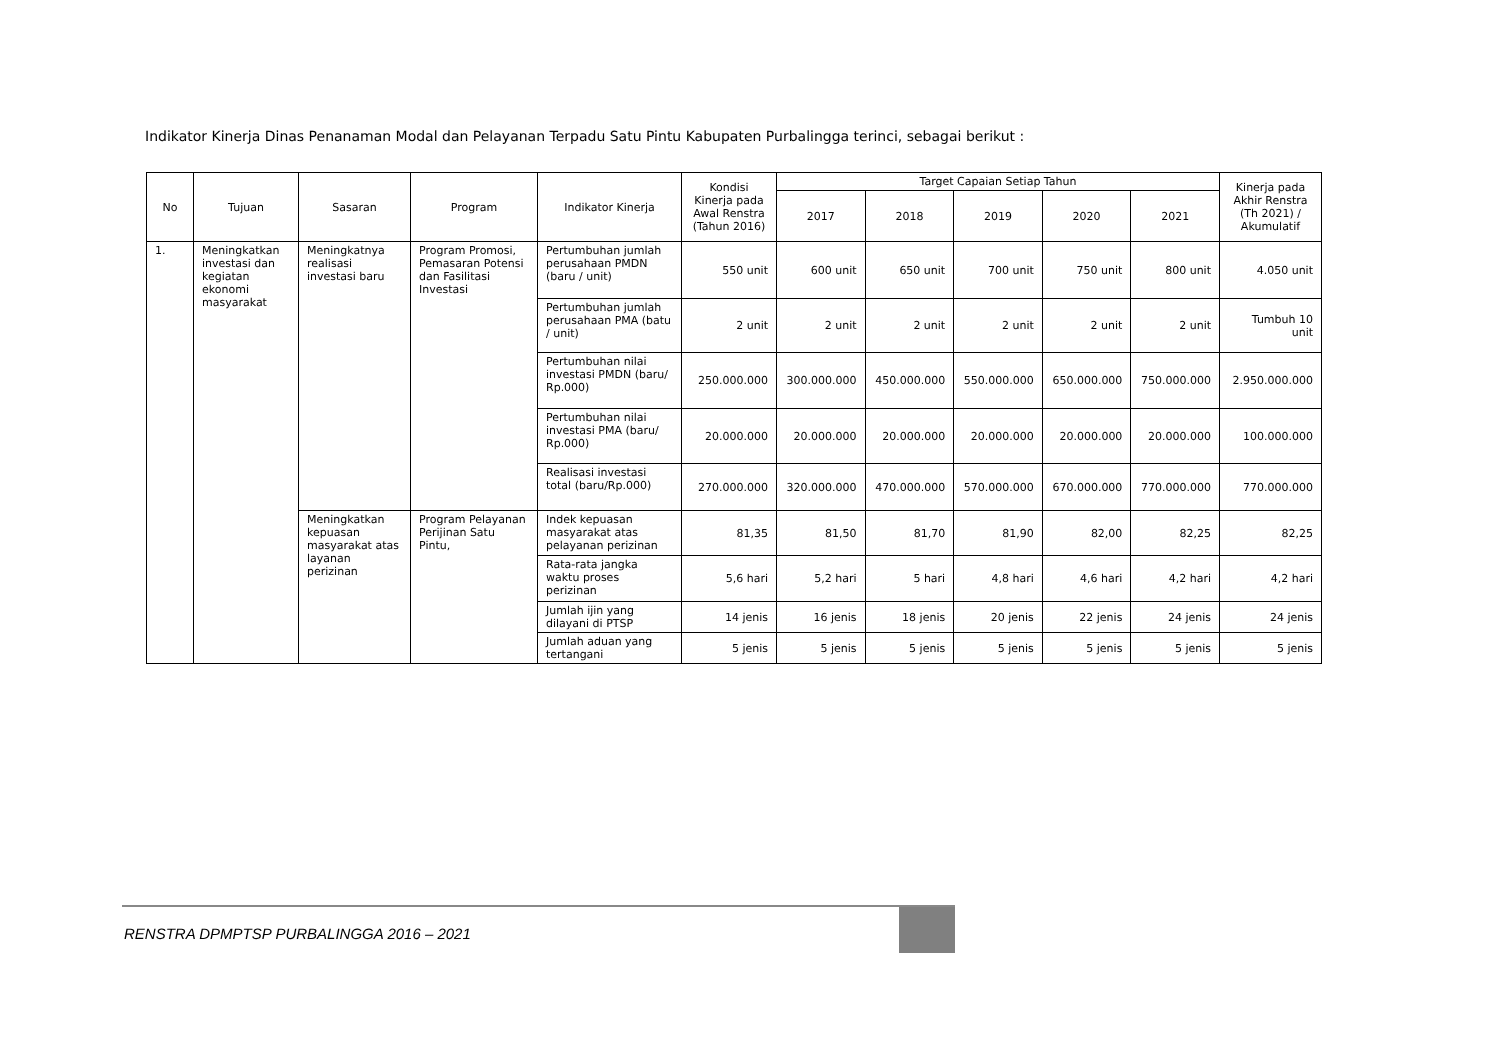Indikator Kinerja Dinas Penanaman Modal dan Pelayanan Terpadu Satu Pintu Kabupaten Purbalingga terinci, sebagai berikut :
| No | Tujuan | Sasaran | Program | Indikator Kinerja | Kondisi Kinerja pada Awal Renstra (Tahun 2016) | Target Capaian Setiap Tahun | | | | | Kinerja pada Akhir Renstra (Th 2021) / Akumulatif |
| --- | --- | --- | --- | --- | --- | --- | --- | --- | --- | --- | --- |
| | | | | | | 2017 | 2018 | 2019 | 2020 | 2021 | |
| 1. | Meningkatkan investasi dan kegiatan ekonomi masyarakat | Meningkatnya realisasi investasi baru | Program Promosi, Pemasaran Potensi dan Fasilitasi Investasi | Pertumbuhan jumlah perusahaan PMDN (baru / unit) | 550 unit | 600 unit | 650 unit | 700 unit | 750 unit | 800 unit | 4.050 unit |
| | | | | Pertumbuhan jumlah perusahaan PMA (batu / unit) | 2 unit | 2 unit | 2 unit | 2 unit | 2 unit | 2 unit | Tumbuh 10 unit |
| | | | | Pertumbuhan nilai investasi PMDN (baru/ Rp.000) | 250.000.000 | 300.000.000 | 450.000.000 | 550.000.000 | 650.000.000 | 750.000.000 | 2.950.000.000 |
| | | | | Pertumbuhan nilai investasi PMA (baru/ Rp.000) | 20.000.000 | 20.000.000 | 20.000.000 | 20.000.000 | 20.000.000 | 20.000.000 | 100.000.000 |
| | | | | Realisasi investasi total (baru/Rp.000) | 270.000.000 | 320.000.000 | 470.000.000 | 570.000.000 | 670.000.000 | 770.000.000 | 770.000.000 |
| | | Meningkatkan kepuasan masyarakat atas layanan perizinan | Program Pelayanan Perijinan Satu Pintu, | Indek kepuasan masyarakat atas pelayanan perizinan | 81,35 | 81,50 | 81,70 | 81,90 | 82,00 | 82,25 | 82,25 |
| | | | | Rata-rata jangka waktu proses perizinan | 5,6 hari | 5,2 hari | 5 hari | 4,8 hari | 4,6 hari | 4,2 hari | 4,2 hari |
| | | | | Jumlah ijin yang dilayani di PTSP | 14 jenis | 16 jenis | 18 jenis | 20 jenis | 22 jenis | 24 jenis | 24 jenis |
| | | | | Jumlah aduan yang tertangani | 5 jenis | 5 jenis | 5 jenis | 5 jenis | 5 jenis | 5 jenis | 5 jenis |
RENSTRA DPMPTSP PURBALINGGA 2016 – 2021